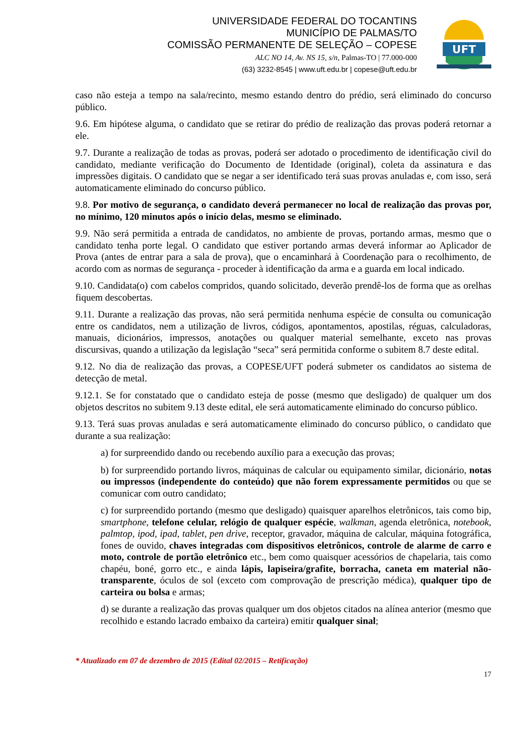UNIVERSIDADE FEDERAL DO TOCANTINS
MUNICÍPIO DE PALMAS/TO
COMISSÃO PERMANENTE DE SELEÇÃO – COPESE
ALC NO 14, Av. NS 15, s/n, Palmas-TO | 77.000-000
(63) 3232-8545 | www.uft.edu.br | copese@uft.edu.br
UFT
caso não esteja a tempo na sala/recinto, mesmo estando dentro do prédio, será eliminado do concurso público.
9.6. Em hipótese alguma, o candidato que se retirar do prédio de realização das provas poderá retornar a ele.
9.7. Durante a realização de todas as provas, poderá ser adotado o procedimento de identificação civil do candidato, mediante verificação do Documento de Identidade (original), coleta da assinatura e das impressões digitais. O candidato que se negar a ser identificado terá suas provas anuladas e, com isso, será automaticamente eliminado do concurso público.
9.8. Por motivo de segurança, o candidato deverá permanecer no local de realização das provas por, no mínimo, 120 minutos após o início delas, mesmo se eliminado.
9.9. Não será permitida a entrada de candidatos, no ambiente de provas, portando armas, mesmo que o candidato tenha porte legal. O candidato que estiver portando armas deverá informar ao Aplicador de Prova (antes de entrar para a sala de prova), que o encaminhará à Coordenação para o recolhimento, de acordo com as normas de segurança - proceder à identificação da arma e a guarda em local indicado.
9.10. Candidata(o) com cabelos compridos, quando solicitado, deverão prendê-los de forma que as orelhas fiquem descobertas.
9.11. Durante a realização das provas, não será permitida nenhuma espécie de consulta ou comunicação entre os candidatos, nem a utilização de livros, códigos, apontamentos, apostilas, réguas, calculadoras, manuais, dicionários, impressos, anotações ou qualquer material semelhante, exceto nas provas discursivas, quando a utilização da legislação “seca” será permitida conforme o subitem 8.7 deste edital.
9.12. No dia de realização das provas, a COPESE/UFT poderá submeter os candidatos ao sistema de detecção de metal.
9.12.1. Se for constatado que o candidato esteja de posse (mesmo que desligado) de qualquer um dos objetos descritos no subitem 9.13 deste edital, ele será automaticamente eliminado do concurso público.
9.13. Terá suas provas anuladas e será automaticamente eliminado do concurso público, o candidato que durante a sua realização:
a) for surpreendido dando ou recebendo auxílio para a execução das provas;
b) for surpreendido portando livros, máquinas de calcular ou equipamento similar, dicionário, notas ou impressos (independente do conteúdo) que não forem expressamente permitidos ou que se comunicar com outro candidato;
c) for surpreendido portando (mesmo que desligado) quaisquer aparelhos eletrônicos, tais como bip, smartphone, telefone celular, relógio de qualquer espécie, walkman, agenda eletrônica, notebook, palmtop, ipod, ipad, tablet, pen drive, receptor, gravador, máquina de calcular, máquina fotográfica, fones de ouvido, chaves integradas com dispositivos eletrônicos, controle de alarme de carro e moto, controle de portão eletrônico etc., bem como quaisquer acessórios de chapelaria, tais como chapéu, boné, gorro etc., e ainda lápis, lapiseira/grafite, borracha, caneta em material não-transparente, óculos de sol (exceto com comprovação de prescrição médica), qualquer tipo de carteira ou bolsa e armas;
d) se durante a realização das provas qualquer um dos objetos citados na alínea anterior (mesmo que recolhido e estando lacrado embaixo da carteira) emitir qualquer sinal;
* Atualizado em 07 de dezembro de 2015 (Edital 02/2015 – Retificação)
17